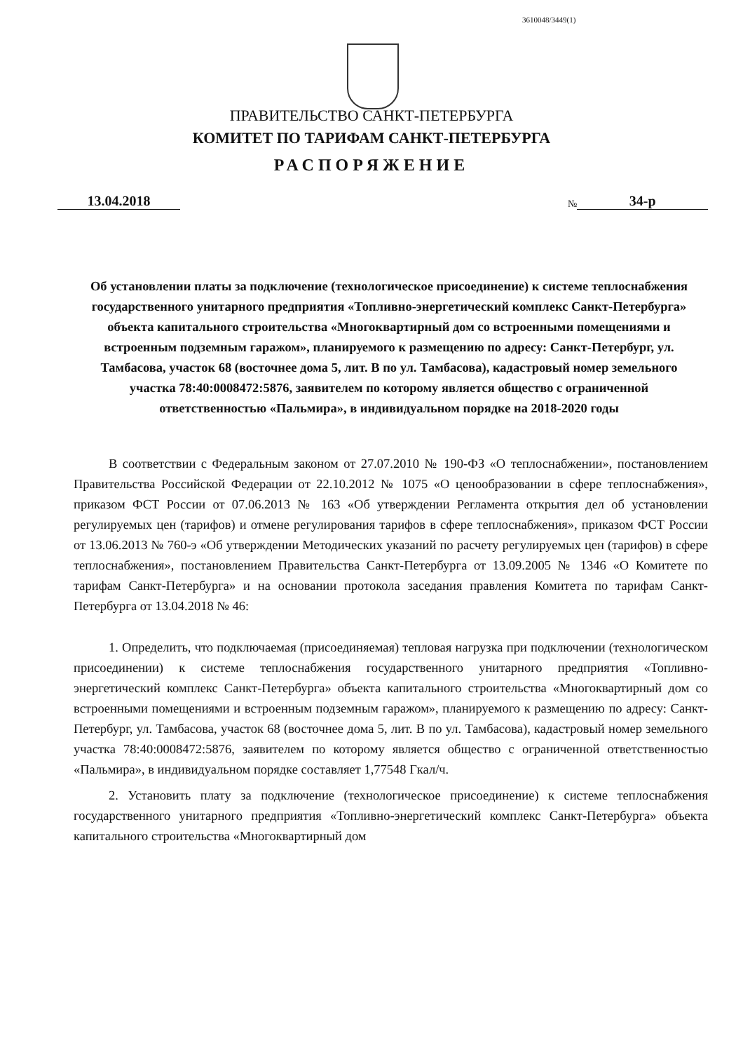3610048/3449(1)
ПРАВИТЕЛЬСТВО САНКТ-ПЕТЕРБУРГА
КОМИТЕТ ПО ТАРИФАМ САНКТ-ПЕТЕРБУРГА
РАСПОРЯЖЕНИЕ
13.04.2018
№ 34-р
Об установлении платы за подключение (технологическое присоединение) к системе теплоснабжения государственного унитарного предприятия «Топливно-энергетический комплекс Санкт-Петербурга» объекта капитального строительства «Многоквартирный дом со встроенными помещениями и встроенным подземным гаражом», планируемого к размещению по адресу: Санкт-Петербург, ул. Тамбасова, участок 68 (восточнее дома 5, лит. В по ул. Тамбасова), кадастровый номер земельного участка 78:40:0008472:5876, заявителем по которому является общество с ограниченной ответственностью «Пальмира», в индивидуальном порядке на 2018-2020 годы
В соответствии с Федеральным законом от 27.07.2010 № 190-ФЗ «О теплоснабжении», постановлением Правительства Российской Федерации от 22.10.2012 № 1075 «О ценообразовании в сфере теплоснабжения», приказом ФСТ России от 07.06.2013 № 163 «Об утверждении Регламента открытия дел об установлении регулируемых цен (тарифов) и отмене регулирования тарифов в сфере теплоснабжения», приказом ФСТ России от 13.06.2013 № 760-э «Об утверждении Методических указаний по расчету регулируемых цен (тарифов) в сфере теплоснабжения», постановлением Правительства Санкт-Петербурга от 13.09.2005 № 1346 «О Комитете по тарифам Санкт-Петербурга» и на основании протокола заседания правления Комитета по тарифам Санкт-Петербурга от 13.04.2018 № 46:
1. Определить, что подключаемая (присоединяемая) тепловая нагрузка при подключении (технологическом присоединении) к системе теплоснабжения государственного унитарного предприятия «Топливно-энергетический комплекс Санкт-Петербурга» объекта капитального строительства «Многоквартирный дом со встроенными помещениями и встроенным подземным гаражом», планируемого к размещению по адресу: Санкт-Петербург, ул. Тамбасова, участок 68 (восточнее дома 5, лит. В по ул. Тамбасова), кадастровый номер земельного участка 78:40:0008472:5876, заявителем по которому является общество с ограниченной ответственностью «Пальмира», в индивидуальном порядке составляет 1,77548 Гкал/ч.
2. Установить плату за подключение (технологическое присоединение) к системе теплоснабжения государственного унитарного предприятия «Топливно-энергетический комплекс Санкт-Петербурга» объекта капитального строительства «Многоквартирный дом